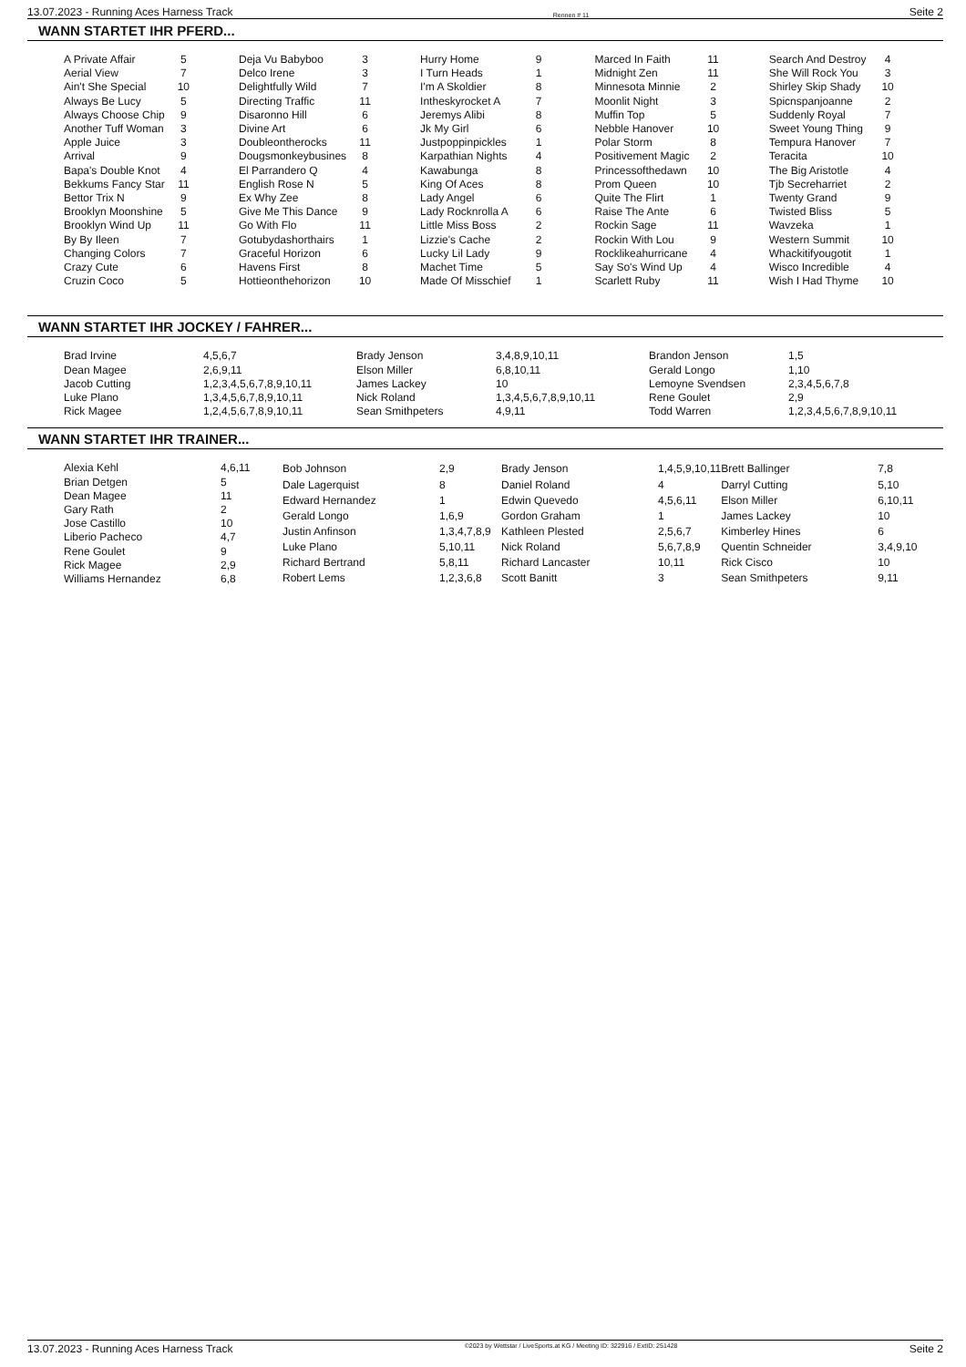13.07.2023 - Running Aces Harness Track Rennen # 11 Seite 2
WANN STARTET IHR PFERD...
| A Private Affair | 5 |
| Aerial View | 7 |
| Ain't She Special | 10 |
| Always Be Lucy | 5 |
| Always Choose Chip | 9 |
| Another Tuff Woman | 3 |
| Apple Juice | 3 |
| Arrival | 9 |
| Bapa's Double Knot | 4 |
| Bekkums Fancy Star | 11 |
| Bettor Trix N | 9 |
| Brooklyn Moonshine | 5 |
| Brooklyn Wind Up | 11 |
| By By Ileen | 7 |
| Changing Colors | 7 |
| Crazy Cute | 6 |
| Cruzin Coco | 5 |
| Deja Vu Babyboo | 3 |
| Delco Irene | 3 |
| Delightfully Wild | 7 |
| Directing Traffic | 11 |
| Disaronno Hill | 6 |
| Divine Art | 6 |
| Doubleontherocks | 11 |
| Dougsmonkeybusines | 8 |
| El Parrandero Q | 4 |
| English Rose N | 5 |
| Ex Why Zee | 8 |
| Give Me This Dance | 9 |
| Go With Flo | 11 |
| Gotubydashorthairs | 1 |
| Graceful Horizon | 6 |
| Havens First | 8 |
| Hottieonthehorizon | 10 |
| Hurry Home | 9 |
| I Turn Heads | 1 |
| I'm A Skoldier | 8 |
| Intheskyrocket A | 7 |
| Jeremys Alibi | 8 |
| Jk My Girl | 6 |
| Justpoppinpickles | 1 |
| Karpathian Nights | 4 |
| Kawabunga | 8 |
| King Of Aces | 8 |
| Lady Angel | 6 |
| Lady Rocknrolla A | 6 |
| Little Miss Boss | 2 |
| Lizzie's Cache | 2 |
| Lucky Lil Lady | 9 |
| Machet Time | 5 |
| Made Of Misschief | 1 |
| Marced In Faith | 11 |
| Midnight Zen | 11 |
| Minnesota Minnie | 2 |
| Moonlit Night | 3 |
| Muffin Top | 5 |
| Nebble Hanover | 10 |
| Polar Storm | 8 |
| Positivement Magic | 2 |
| Princessofthedawn | 10 |
| Prom Queen | 10 |
| Quite The Flirt | 1 |
| Raise The Ante | 6 |
| Rockin Sage | 11 |
| Rockin With Lou | 9 |
| Rocklikeahurricane | 4 |
| Say So's Wind Up | 4 |
| Scarlett Ruby | 11 |
| Search And Destroy | 4 |
| She Will Rock You | 3 |
| Shirley Skip Shady | 10 |
| Spicnspanjoanne | 2 |
| Suddenly Royal | 7 |
| Sweet Young Thing | 9 |
| Tempura Hanover | 7 |
| Teracita | 10 |
| The Big Aristotle | 4 |
| Tjb Secreharriet | 2 |
| Twenty Grand | 9 |
| Twisted Bliss | 5 |
| Wavzeka | 1 |
| Western Summit | 10 |
| Whackitifyougotit | 1 |
| Wisco Incredible | 4 |
| Wish I Had Thyme | 10 |
WANN STARTET IHR JOCKEY / FAHRER...
| Brad Irvine | 4,5,6,7 |
| Dean Magee | 2,6,9,11 |
| Jacob Cutting | 1,2,3,4,5,6,7,8,9,10,11 |
| Luke Plano | 1,3,4,5,6,7,8,9,10,11 |
| Rick Magee | 1,2,4,5,6,7,8,9,10,11 |
| Brady Jenson | 3,4,8,9,10,11 |
| Elson Miller | 6,8,10,11 |
| James Lackey | 10 |
| Nick Roland | 1,3,4,5,6,7,8,9,10,11 |
| Sean Smithpeters | 4,9,11 |
| Brandon Jenson | 1,5 |
| Gerald Longo | 1,10 |
| Lemoyne Svendsen | 2,3,4,5,6,7,8 |
| Rene Goulet | 2,9 |
| Todd Warren | 1,2,3,4,5,6,7,8,9,10,11 |
WANN STARTET IHR TRAINER...
| Alexia Kehl | 4,6,11 |
| Brian Detgen | 5 |
| Dean Magee | 11 |
| Gary Rath | 2 |
| Jose Castillo | 10 |
| Liberio Pacheco | 4,7 |
| Rene Goulet | 9 |
| Rick Magee | 2,9 |
| Williams Hernandez | 6,8 |
| Bob Johnson | 2,9 |
| Dale Lagerquist | 8 |
| Edward Hernandez | 1 |
| Gerald Longo | 1,6,9 |
| Justin Anfinson | 1,3,4,7,8,9 |
| Luke Plano | 5,10,11 |
| Richard Bertrand | 5,8,11 |
| Robert Lems | 1,2,3,6,8 |
| Brady Jenson | 1,4,5,9,10,11 |
| Daniel Roland | 4 |
| Edwin Quevedo | 4,5,6,11 |
| Gordon Graham | 1 |
| Kathleen Plested | 2,5,6,7 |
| Nick Roland | 5,6,7,8,9 |
| Richard Lancaster | 10,11 |
| Scott Banitt | 3 |
| Brett Ballinger | 7,8 |
| Darryl Cutting | 5,10 |
| Elson Miller | 6,10,11 |
| James Lackey | 10 |
| Kimberley Hines | 6 |
| Quentin Schneider | 3,4,9,10 |
| Rick Cisco | 10 |
| Sean Smithpeters | 9,11 |
13.07.2023 - Running Aces Harness Track ©2023 by Wettstar / LiveSports.at KG / Meeting ID: 322916 / ExtID: 251428 Seite 2